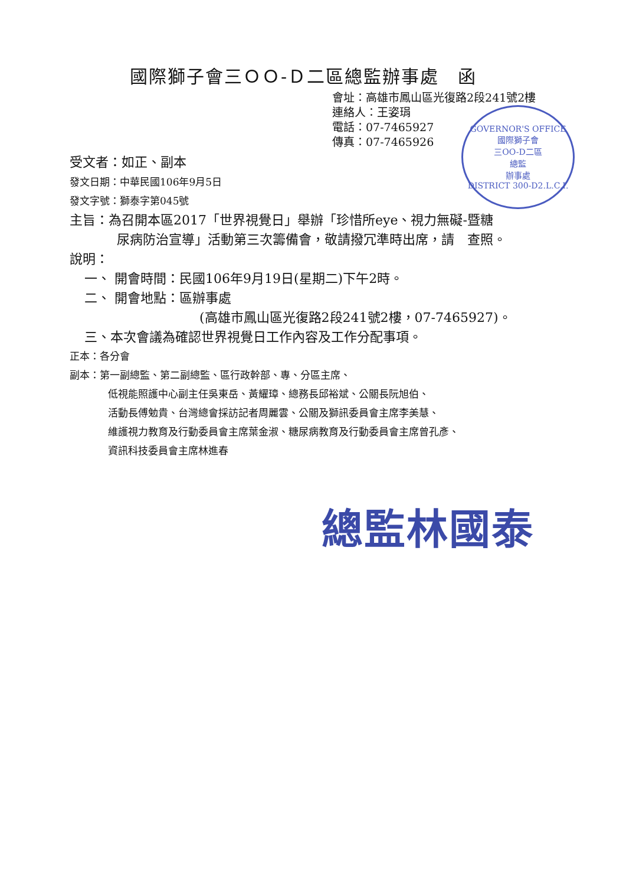國際獅子會三ＯＯ-Ｄ二區總監辦事處　函
會址：高雄市鳳山區光復路2段241號2樓
連絡人：王姿琄
電話：07-7465927
傳真：07-7465926
GOVERNOR'S OFFICE
國際獅子會
三OO-D二區
總監
辦事處
DISTRICT 300-D2.L.C.I.
受文者：如正、副本
發文日期：中華民國106年9月5日
發文字號：獅泰字第045號
主旨：為召開本區2017「世界視覺日」舉辦「珍惜所eye、視力無礙-暨糖
尿病防治宣導」活動第三次籌備會，敬請撥冗準時出席，請　查照。
說明：
一、 開會時間：民國106年9月19日(星期二)下午2時。
二、 開會地點：區辦事處
(高雄市鳳山區光復路2段241號2樓，07-7465927)。
三、本次會議為確認世界視覺日工作內容及工作分配事項。
正本：各分會
副本：第一副總監、第二副總監、區行政幹部、專、分區主席、
低視能照護中心副主任吳東岳、黃耀璋、總務長邱裕斌、公關長阮旭伯、
活動長傅勉貴、台灣總會採訪記者周麗雲、公關及獅訊委員會主席李美慧、
維護視力教育及行動委員會主席葉金淑、糖尿病教育及行動委員會主席曾孔彥、
資訊科技委員會主席林進春
總監林國泰